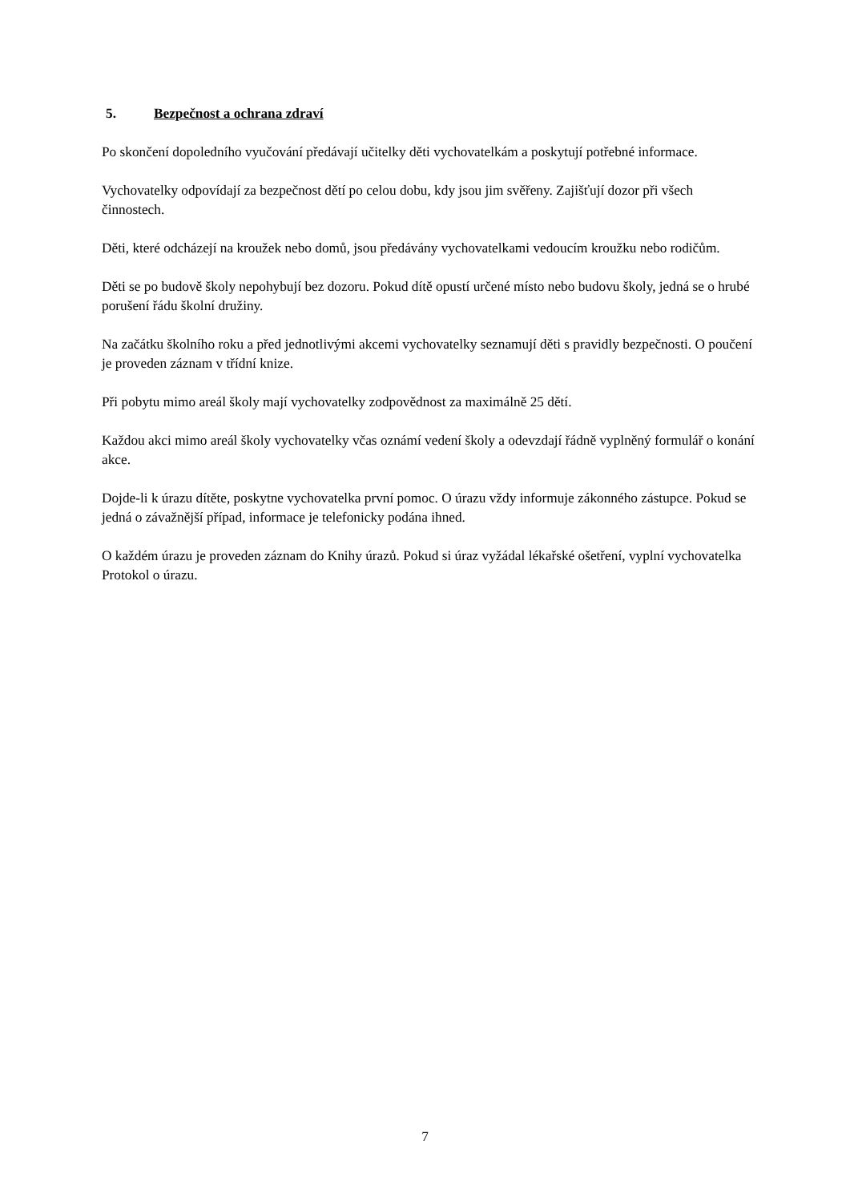5. Bezpečnost a ochrana zdraví
Po skončení dopoledního vyučování předávají učitelky děti vychovatelkám a poskytují potřebné informace.
Vychovatelky odpovídají za bezpečnost dětí po celou dobu, kdy jsou jim svěřeny. Zajišťují dozor při všech činnostech.
Děti, které odcházejí na kroužek nebo domů, jsou předávány vychovatelkami vedoucím kroužku nebo rodičům.
Děti se po budově školy nepohybují bez dozoru. Pokud dítě opustí určené místo nebo budovu školy, jedná se o hrubé porušení řádu školní družiny.
Na začátku školního roku a před jednotlivými akcemi vychovatelky seznamují děti s pravidly bezpečnosti. O poučení je proveden záznam v třídní knize.
Při pobytu mimo areál školy mají vychovatelky zodpovědnost za maximálně 25 dětí.
Každou akci mimo areál školy vychovatelky včas oznámí vedení školy a odevzdají řádně vyplněný formulář o konání akce.
Dojde-li k úrazu dítěte, poskytne vychovatelka první pomoc. O úrazu vždy informuje zákonného zástupce. Pokud se jedná o závažnější případ, informace je telefonicky podána ihned.
O každém úrazu je proveden záznam do Knihy úrazů. Pokud si úraz vyžádal lékařské ošetření, vyplní vychovatelka Protokol o úrazu.
7